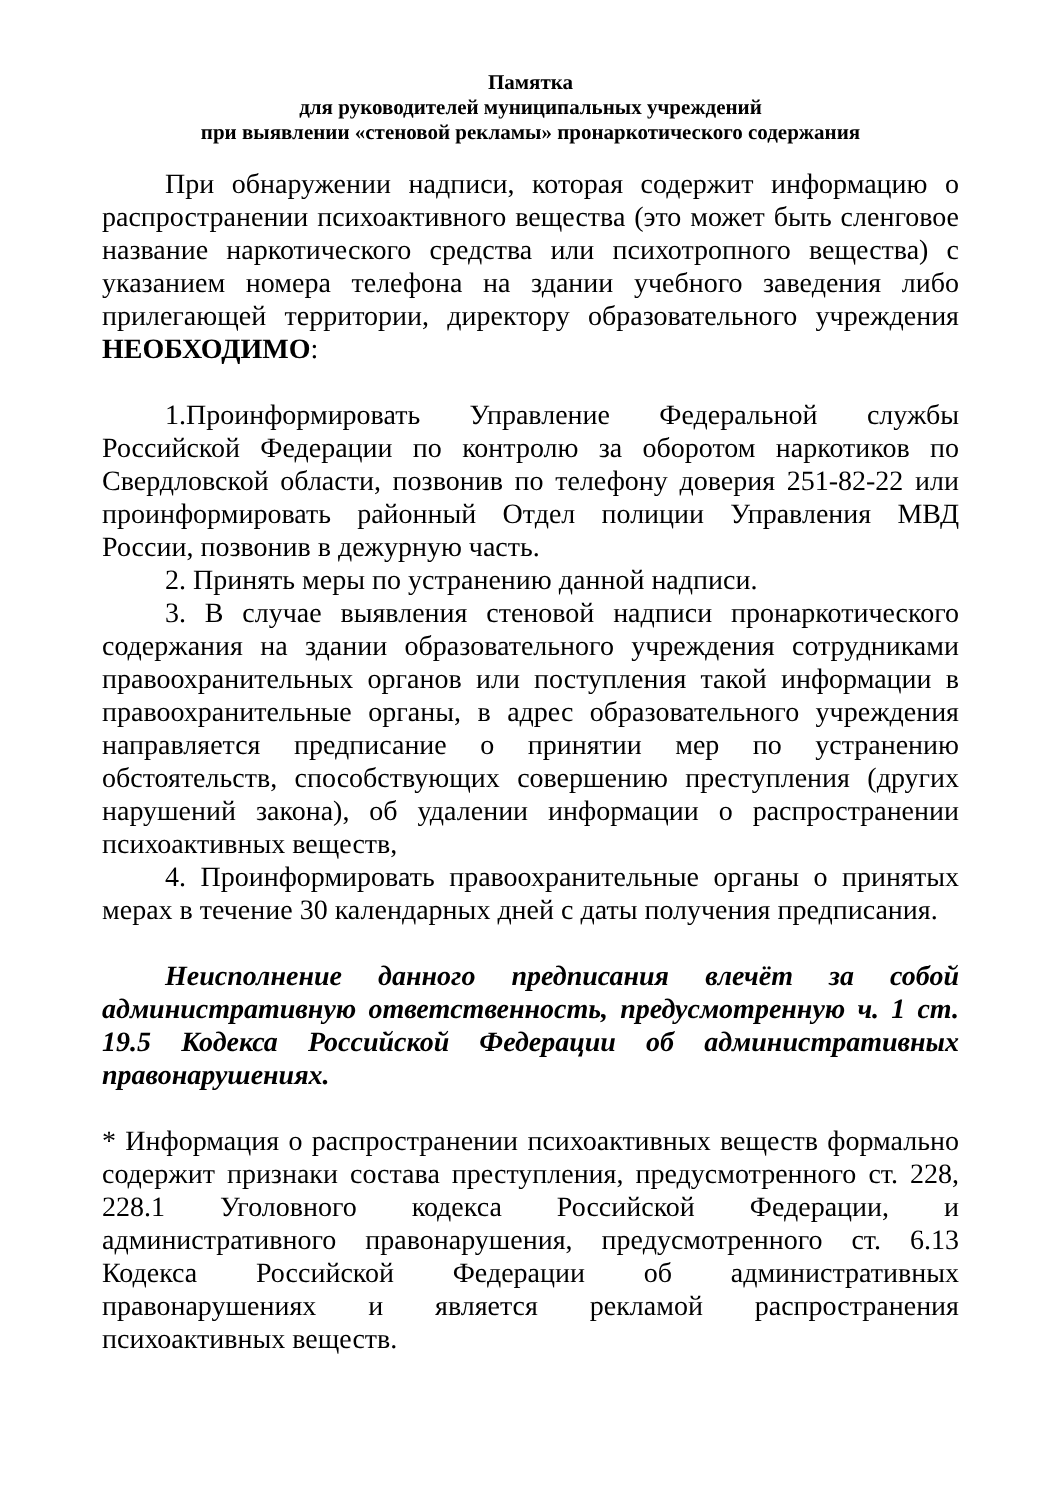Памятка
для руководителей муниципальных учреждений
при выявлении «стеновой рекламы» пронаркотического содержания
При обнаружении надписи, которая содержит информацию о распространении психоактивного вещества (это может быть сленговое название наркотического средства или психотропного вещества) с указанием номера телефона на здании учебного заведения либо прилегающей территории, директору образовательного учреждения НЕОБХОДИМО:
1.Проинформировать Управление Федеральной службы Российской Федерации по контролю за оборотом наркотиков по Свердловской области, позвонив по телефону доверия 251-82-22 или проинформировать районный Отдел полиции Управления МВД России, позвонив в дежурную часть.
2. Принять меры по устранению данной надписи.
3. В случае выявления стеновой надписи пронаркотического содержания на здании образовательного учреждения сотрудниками правоохранительных органов или поступления такой информации в правоохранительные органы, в адрес образовательного учреждения направляется предписание о принятии мер по устранению обстоятельств, способствующих совершению преступления (других нарушений закона), об удалении информации о распространении психоактивных веществ,
4. Проинформировать правоохранительные органы о принятых мерах в течение 30 календарных дней с даты получения предписания.
Неисполнение данного предписания влечёт за собой административную ответственность, предусмотренную ч. 1 ст. 19.5 Кодекса Российской Федерации об административных правонарушениях.
* Информация о распространении психоактивных веществ формально содержит признаки состава преступления, предусмотренного ст. 228, 228.1 Уголовного кодекса Российской Федерации, и административного правонарушения, предусмотренного ст. 6.13 Кодекса Российской Федерации об административных правонарушениях и является рекламой распространения психоактивных веществ.